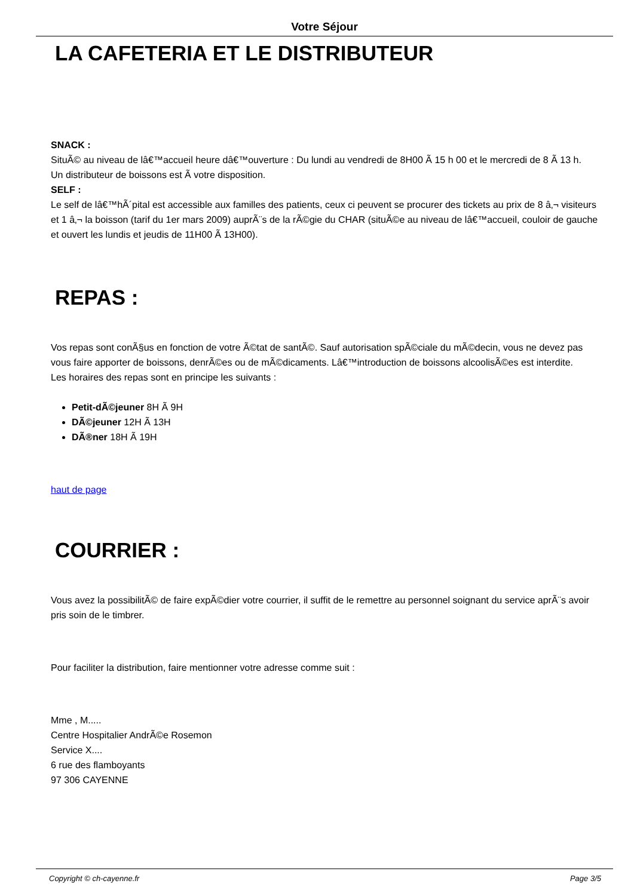Votre Séjour
LA CAFETERIA ET LE DISTRIBUTEUR
SNACK :
SituÃ© au niveau de lâ€™accueil heure dâ€™ouverture : Du lundi au vendredi de 8H00 Ã 15 h 00 et le mercredi de 8 Ã 13 h.
Un distributeur de boissons est Ã votre disposition.
SELF :
Le self de lâ€™hÃ´pital est accessible aux familles des patients, ceux ci peuvent se procurer des tickets au prix de 8 â‚¬ visiteurs et 1 â‚¬ la boisson (tarif du 1er mars 2009) auprÃ¨s de la rÃ©gie du CHAR (situÃ©e au niveau de lâ€™accueil, couloir de gauche et ouvert les lundis et jeudis de 11H00 Ã 13H00).
REPAS :
Vos repas sont conÃ§us en fonction de votre Ã©tat de santÃ©. Sauf autorisation spÃ©ciale du mÃ©decin, vous ne devez pas vous faire apporter de boissons, denrÃ©es ou de mÃ©dicaments. Lâ€™introduction de boissons alcoolisÃ©es est interdite.
Les horaires des repas sont en principe les suivants :
Petit-dÃ©jeuner 8H Ã 9H
DÃ©jeuner 12H Ã 13H
DÃ®ner 18H Ã 19H
haut de page
COURRIER :
Vous avez la possibilitÃ© de faire expÃ©dier votre courrier, il suffit de le remettre au personnel soignant du service aprÃ¨s avoir pris soin de le timbrer.
Pour faciliter la distribution, faire mentionner votre adresse comme suit :
Mme , M.....
Centre Hospitalier AndrÃ©e Rosemon
Service X....
6 rue des flamboyants
97 306 CAYENNE
Copyright © ch-cayenne.fr Page 3/5